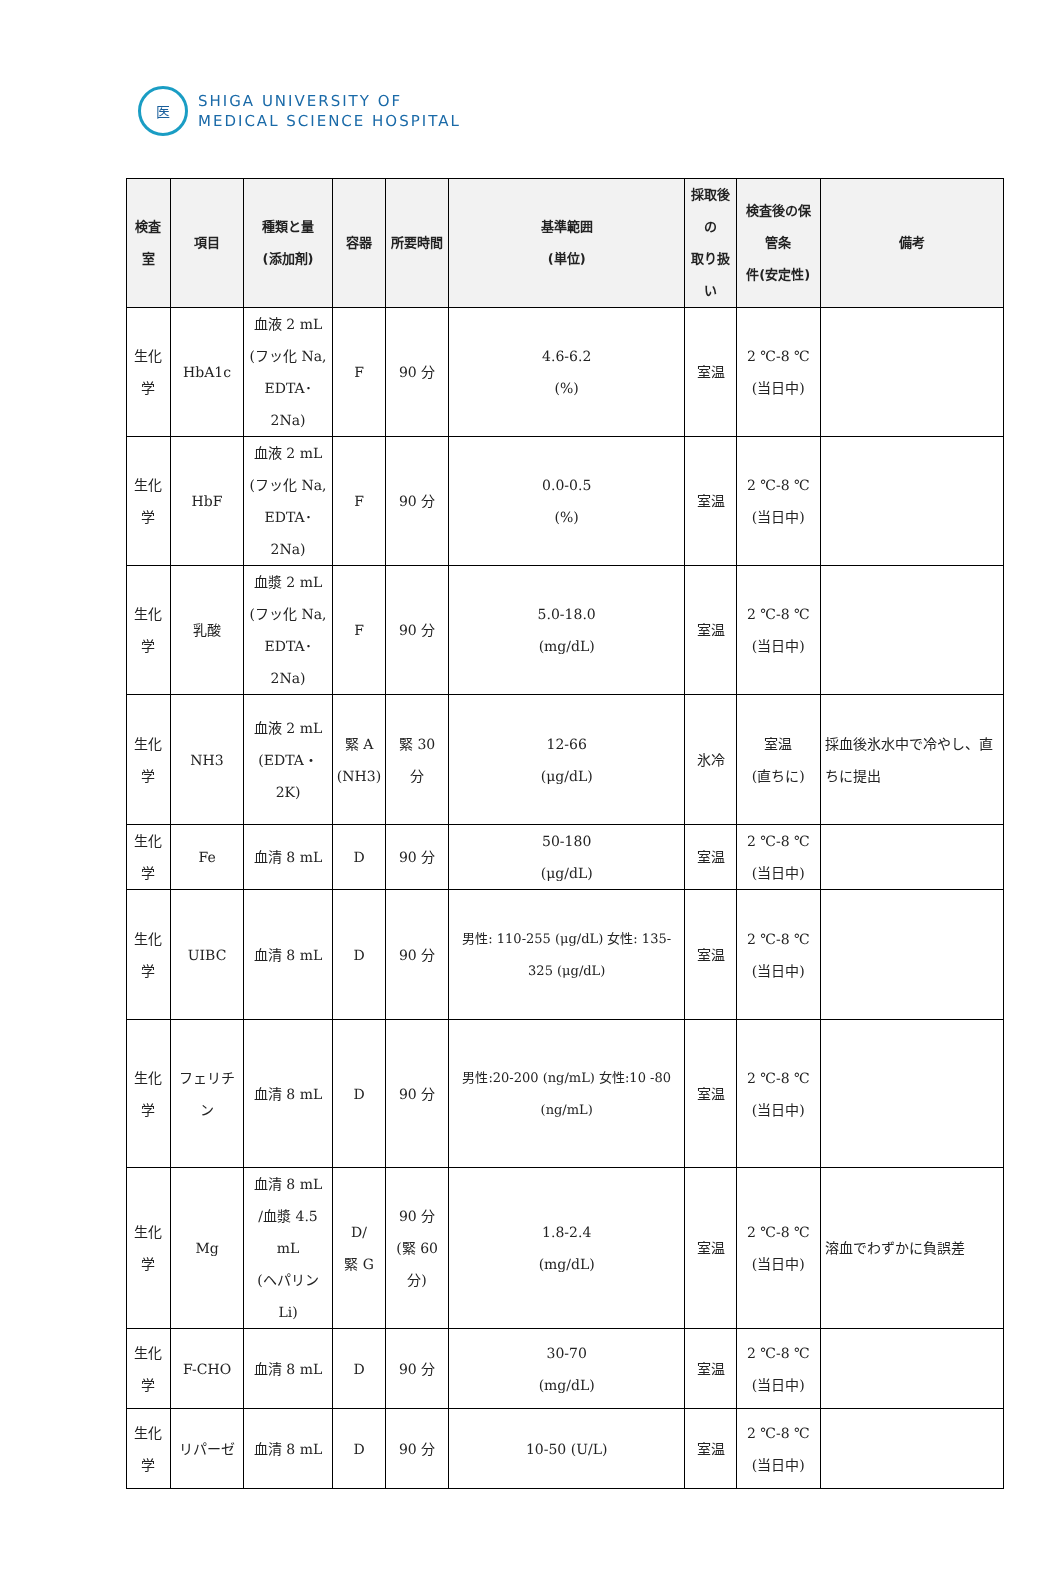医
SHIGA UNIVERSITY OF
MEDICAL SCIENCE HOSPITAL
| 検査室 | 項目 | 種類と量 (添加剤) | 容器 | 所要時間 | 基準範囲 (単位) | 採取後の 取り扱い | 検査後の保管条 件(安定性) | 備考 |
| --- | --- | --- | --- | --- | --- | --- | --- | --- |
| 生化学 | HbA1c | 血液 2 mL (フッ化 Na, EDTA･2Na) | F | 90 分 | 4.6-6.2 (%) | 室温 | 2 ℃-8 ℃ (当日中) | |
| 生化学 | HbF | 血液 2 mL (フッ化 Na, EDTA･2Na) | F | 90 分 | 0.0-0.5 (%) | 室温 | 2 ℃-8 ℃ (当日中) | |
| 生化学 | 乳酸 | 血漿 2 mL (フッ化 Na, EDTA･2Na) | F | 90 分 | 5.0-18.0 (mg/dL) | 室温 | 2 ℃-8 ℃ (当日中) | |
| 生化学 | NH3 | 血液 2 mL (EDTA・2K) | 緊 A (NH3) | 緊 30 分 | 12-66 (μg/dL) | 氷冷 | 室温 (直ちに) | 採血後氷水中で冷やし、直ちに提出 |
| 生化学 | Fe | 血清 8 mL | D | 90 分 | 50-180 (μg/dL) | 室温 | 2 ℃-8 ℃ (当日中) | |
| 生化学 | UIBC | 血清 8 mL | D | 90 分 | 男性: 110-255 (μg/dL) 女性: 135-325 (μg/dL) | 室温 | 2 ℃-8 ℃ (当日中) | |
| 生化学 | フェリチン | 血清 8 mL | D | 90 分 | 男性:20-200 (ng/mL) 女性:10 -80 (ng/mL) | 室温 | 2 ℃-8 ℃ (当日中) | |
| 生化学 | Mg | 血清 8 mL /血漿 4.5 mL (ヘパリン Li) | D/ 緊 G | 90 分 (緊 60 分) | 1.8-2.4 (mg/dL) | 室温 | 2 ℃-8 ℃ (当日中) | 溶血でわずかに負誤差 |
| 生化学 | F-CHO | 血清 8 mL | D | 90 分 | 30-70 (mg/dL) | 室温 | 2 ℃-8 ℃ (当日中) | |
| 生化学 | リパーゼ | 血清 8 mL | D | 90 分 | 10-50 (U/L) | 室温 | 2 ℃-8 ℃ (当日中) | |